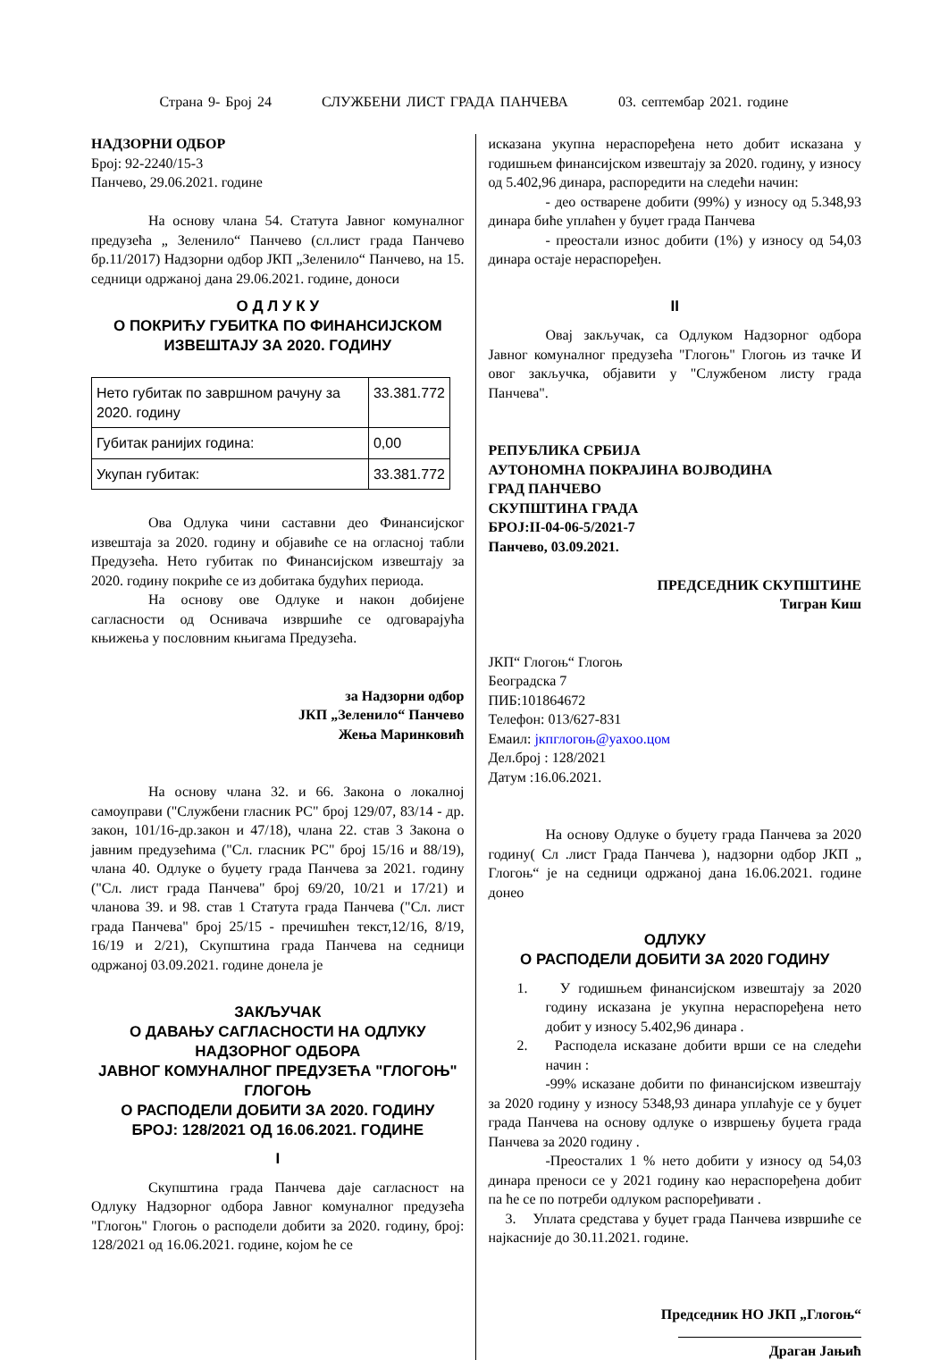Страна 9- Број 24 СЛУЖБЕНИ ЛИСТ ГРАДА ПАНЧЕВА 03. септембар 2021. године
НАДЗОРНИ ОДБОР
Број: 92-2240/15-3
Панчево, 29.06.2021. године
На основу члана 54. Статута Јавног комуналног предузећа „ Зеленило“ Панчево (сл.лист града Панчево бр.11/2017) Надзорни одбор ЈКП „Зеленило“ Панчево, на 15. седници одржаној дана 29.06.2021. године, доноси
О Д Л У К У
О ПОКРИЋУ ГУБИТКА ПО ФИНАНСИЈСКОМ ИЗВЕШТАЈУ ЗА 2020. ГОДИНУ
| Нето губитак по завршном рачуну за 2020. годину | 33.381.772 |
| Губитак ранијих година: | 0,00 |
| Укупан губитак: | 33.381.772 |
Ова Одлука чини саставни део Финансијског извештаја за 2020. годину и објавиће се на огласној табли Предузећа. Нето губитак по Финансијском извештају за 2020. годину покриће се из добитака будућих периода.
На основу ове Одлуке и након добијене сагласности од Оснивача извршиће се одговарајућа књижења у пословним књигама Предузећа.
за Надзорни одбор
ЈКП „Зеленило“ Панчево
Жења Маринковић
На основу члана 32. и 66. Закона о локалној самоуправи ("Службени гласник РС" број 129/07, 83/14 - др. закон, 101/16-др.закон и 47/18), члана 22. став 3 Закона о јавним предузећима ("Сл. гласник РС" број 15/16 и 88/19), члана 40. Одлуке о буџету града Панчева за 2021. годину ("Сл. лист града Панчева" број 69/20, 10/21 и 17/21) и чланова 39. и 98. став 1 Статута града Панчева ("Сл. лист града Панчева" број 25/15 - пречишћен текст,12/16, 8/19, 16/19 и 2/21), Скупштина града Панчева на седници одржаној 03.09.2021. године донела је
ЗАКЉУЧАК
О ДАВАЊУ САГЛАСНОСТИ НА ОДЛУКУ НАДЗОРНОГ ОДБОРА
ЈАВНОГ КОМУНАЛНОГ ПРЕДУЗЕЋА "ГЛОГОЊ" ГЛОГОЊ
О РАСПОДЕЛИ ДОБИТИ ЗА 2020. ГОДИНУ
БРОЈ: 128/2021 ОД 16.06.2021. ГОДИНЕ
I
Скупштина града Панчева даје сагласност на Одлуку Надзорног одбора Јавног комуналног предузећа "Глогоњ" Глогоњ о расподели добити за 2020. годину, број: 128/2021 од 16.06.2021. године, којом ће се
исказана укупна нераспоређена нето добит исказана у годишњем финансијском извештају за 2020. годину, у износу од 5.402,96 динара, распоредити на следећи начин:
- део остварене добити (99%) у износу од 5.348,93 динара биће уплаћен у буџет града Панчева
- преостали износ добити (1%) у износу од 54,03 динара остаје нераспоређен.
II
Овај закључак, са Одлуком Надзорног одбора Јавног комуналног предузећа "Глогоњ" Глогоњ из тачке И овог закључка, објавити у "Службеном листу града Панчева".
РЕПУБЛИКА СРБИЈА
АУТОНОМНА ПОКРАЈИНА ВОЈВОДИНА
ГРАД ПАНЧЕВО
СКУПШТИНА ГРАДА
БРОЈ:II-04-06-5/2021-7
Панчево, 03.09.2021.
ПРЕДСЕДНИК СКУПШТИНЕ
Тигран Киш
ЈКП“ Глогоњ“ Глогоњ
Београдска 7
ПИБ:101864672
Телефон: 013/627-831
Емаил: јкпглогоњ@уахоо.цом
Дел.број : 128/2021
Датум :16.06.2021.
На основу Одлуке о буџету града Панчева за 2020 годину( Сл .лист Града Панчева ), надзорни одбор ЈКП „ Глогоњ“ је на седници одржаној дана 16.06.2021. године донео
ОДЛУКУ
О РАСПОДЕЛИ ДОБИТИ ЗА 2020 ГОДИНУ
1. У годишњем финансијском извештају за 2020 годину исказана је укупна нераспоређена нето добит у износу 5.402,96 динара .
2. Расподела исказане добити врши се на следећи начин :
-99% исказане добити по финансијском извештају за 2020 годину у износу 5348,93 динара уплаћује се у буџет града Панчева на основу одлуке о извршењу буџета града Панчева за 2020 годину .
-Преосталих 1 % нето добити у износу од 54,03 динара преноси се у 2021 годину као нераспоређена добит па ће се по потреби одлуком распоређивати .
3. Уплата средстава у буџет града Панчева извршиће се најкасније до 30.11.2021. године.
Председник НО ЈКП „Глогоњ“
Драган Јањић